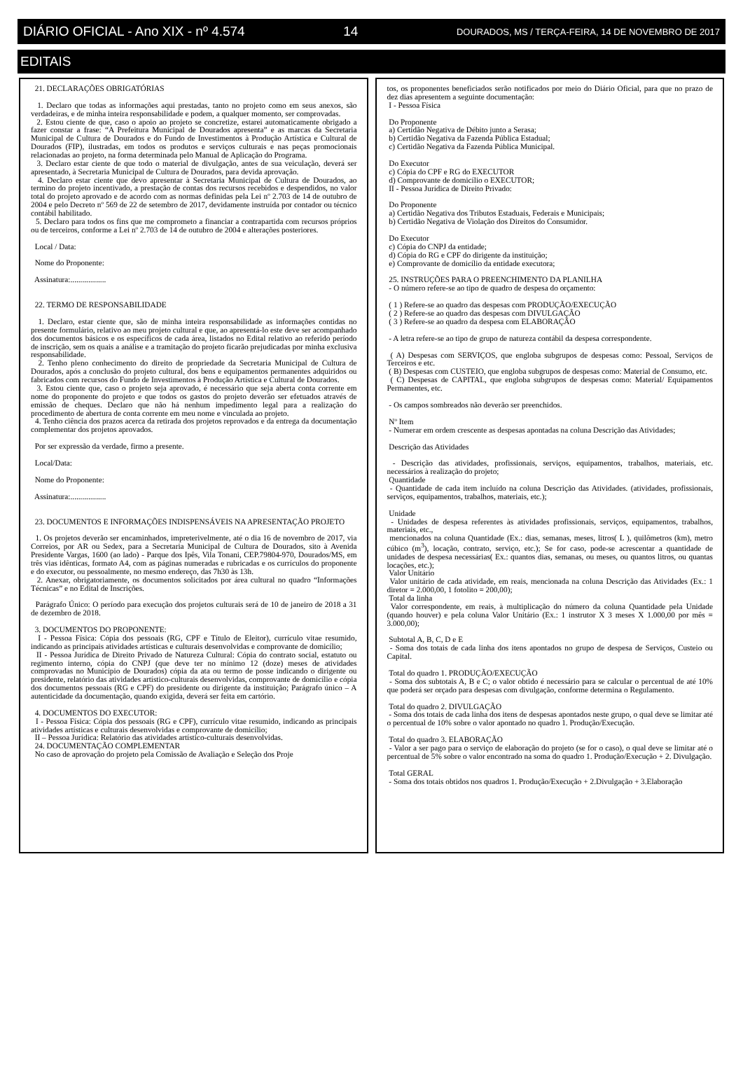DIÁRIO OFICIAL - Ano XIX - nº 4.574 14 DOURADOS, MS / TERÇA-FEIRA, 14 DE NOVEMBRO DE 2017
EDITAIS
21. DECLARAÇÕES OBRIGATÓRIAS
1. Declaro que todas as informações aqui prestadas, tanto no projeto como em seus anexos, são verdadeiras, e de minha inteira responsabilidade e podem, a qualquer momento, ser comprovadas.
2. Estou ciente de que, caso o apoio ao projeto se concretize, estarei automaticamente obrigado a fazer constar a frase: “A Prefeitura Municipal de Dourados apresenta” e as marcas da Secretaria Municipal de Cultura de Dourados e do Fundo de Investimentos à Produção Artística e Cultural de Dourados (FIP), ilustradas, em todos os produtos e serviços culturais e nas peças promocionais relacionadas ao projeto, na forma determinada pelo Manual de Aplicação do Programa.
3. Declaro estar ciente de que todo o material de divulgação, antes de sua veiculação, deverá ser apresentado, à Secretaria Municipal de Cultura de Dourados, para devida aprovação.
4. Declaro estar ciente que devo apresentar à Secretaria Municipal de Cultura de Dourados, ao termino do projeto incentivado, a prestação de contas dos recursos recebidos e despendidos, no valor total do projeto aprovado e de acordo com as normas definidas pela Lei nº 2.703 de 14 de outubro de 2004 e pelo Decreto nº 569 de 22 de setembro de 2017, devidamente instruída por contador ou técnico contábil habilitado.
5. Declaro para todos os fins que me comprometo a financiar a contrapartida com recursos próprios ou de terceiros, conforme a Lei nº 2.703 de 14 de outubro de 2004 e alterações posteriores.
Local / Data:
Nome do Proponente:
Assinatura:..................
22. TERMO DE RESPONSABILIDADE
1. Declaro, estar ciente que, são de minha inteira responsabilidade as informações contidas no presente formulário, relativo ao meu projeto cultural e que, ao apresentá-lo este deve ser acompanhado dos documentos básicos e os específicos de cada área, listados no Edital relativo ao referido período de inscrição, sem os quais a análise e a tramitação do projeto ficarão prejudicadas por minha exclusiva responsabilidade.
2. Tenho pleno conhecimento do direito de propriedade da Secretaria Municipal de Cultura de Dourados, após a conclusão do projeto cultural, dos bens e equipamentos permanentes adquiridos ou fabricados com recursos do Fundo de Investimentos à Produção Artística e Cultural de Dourados.
3. Estou ciente que, caso o projeto seja aprovado, é necessário que seja aberta conta corrente em nome do proponente do projeto e que todos os gastos do projeto deverão ser efetuados através de emissão de cheques. Declaro que não há nenhum impedimento legal para a realização do procedimento de abertura de conta corrente em meu nome e vinculada ao projeto.
4. Tenho ciência dos prazos acerca da retirada dos projetos reprovados e da entrega da documentação complementar dos projetos aprovados.
Por ser expressão da verdade, firmo a presente.
Local/Data:
Nome do Proponente:
Assinatura:..................
23. DOCUMENTOS E INFORMAÇÕES INDISPENSÁVEIS NA APRESENTAÇÃO PROJETO
1. Os projetos deverão ser encaminhados, impreterivelmente, até o dia 16 de novembro de 2017, via Correios, por AR ou Sedex, para a Secretaria Municipal de Cultura de Dourados, sito à Avenida Presidente Vargas, 1600 (ao lado) - Parque dos Ipês, Vila Tonani, CEP.79804-970, Dourados/MS, em três vias idênticas, formato A4, com as páginas numeradas e rubricadas e os currículos do proponente e do executor, ou pessoalmente, no mesmo endereço, das 7h30 às 13h.
2. Anexar, obrigatoriamente, os documentos solicitados por área cultural no quadro “Informações Técnicas” e no Edital de Inscrições.
Parágrafo Único: O período para execução dos projetos culturais será de 10 de janeiro de 2018 a 31 de dezembro de 2018.
3. DOCUMENTOS DO PROPONENTE:
I - Pessoa Física: Cópia dos pessoais (RG, CPF e Título de Eleitor), currículo vitae resumido, indicando as principais atividades artísticas e culturais desenvolvidas e comprovante de domicílio;
II - Pessoa Jurídica de Direito Privado de Natureza Cultural: Cópia do contrato social, estatuto ou regimento interno, cópia do CNPJ (que deve ter no mínimo 12 (doze) meses de atividades comprovadas no Município de Dourados) cópia da ata ou termo de posse indicando o dirigente ou presidente, relatório das atividades artístico-culturais desenvolvidas, comprovante de domicílio e cópia dos documentos pessoais (RG e CPF) do presidente ou dirigente da instituição; Parágrafo único – A autenticidade da documentação, quando exigida, deverá ser feita em cartório.
4. DOCUMENTOS DO EXECUTOR:
I - Pessoa Física: Cópia dos pessoais (RG e CPF), currículo vitae resumido, indicando as principais atividades artísticas e culturais desenvolvidas e comprovante de domicílio;
II – Pessoa Jurídica: Relatório das atividades artístico-culturais desenvolvidas.
24. DOCUMENTAÇÃO COMPLEMENTAR
No caso de aprovação do projeto pela Comissão de Avaliação e Seleção dos Proje
tos, os proponentes beneficiados serão notificados por meio do Diário Oficial, para que no prazo de dez dias apresentem a seguinte documentação:
I - Pessoa Física
Do Proponente
a) Certidão Negativa de Débito junto a Serasa;
b) Certidão Negativa da Fazenda Pública Estadual;
c) Certidão Negativa da Fazenda Pública Municipal.
Do Executor
c) Cópia do CPF e RG do EXECUTOR
d) Comprovante de domicílio o EXECUTOR;
II - Pessoa Jurídica de Direito Privado:
Do Proponente
a) Certidão Negativa dos Tributos Estaduais, Federais e Municipais;
b) Certidão Negativa de Violação dos Direitos do Consumidor.
Do Executor
c) Cópia do CNPJ da entidade;
d) Cópia do RG e CPF do dirigente da instituição;
e) Comprovante de domicílio da entidade executora;
25. INSTRUÇÕES PARA O PREENCHIMENTO DA PLANILHA
- O número refere-se ao tipo de quadro de despesa do orçamento:
( 1 ) Refere-se ao quadro das despesas com PRODUÇÃO/EXECUÇÃO
( 2 ) Refere-se ao quadro das despesas com DIVULGAÇÃO
( 3 ) Refere-se ao quadro da despesa com ELABORAÇÃO
- A letra refere-se ao tipo de grupo de natureza contábil da despesa correspondente.
( A) Despesas com SERVIÇOS, que engloba subgrupos de despesas como: Pessoal, Serviços de Terceiros e etc.
( B) Despesas com CUSTEIO, que engloba subgrupos de despesas como: Material de Consumo, etc.
( C) Despesas de CAPITAL, que engloba subgrupos de despesas como: Material/ Equipamentos Permanentes, etc.
- Os campos sombreados não deverão ser preenchidos.
Nº Item
- Numerar em ordem crescente as despesas apontadas na coluna Descrição das Atividades;
Descrição das Atividades
- Descrição das atividades, profissionais, serviços, equipamentos, trabalhos, materiais, etc. necessários à realização do projeto;
Quantidade
- Quantidade de cada item incluído na coluna Descrição das Atividades. (atividades, profissionais, serviços, equipamentos, trabalhos, materiais, etc.);
Unidade
- Unidades de despesa referentes às atividades profissionais, serviços, equipamentos, trabalhos, materiais, etc.,
mencionados na coluna Quantidade (Ex.: dias, semanas, meses, litros( L ), quilômetros (km), metro cúbico (m<sup>3</sup>), locação, contrato, serviço, etc.); Se for caso, pode-se acrescentar a quantidade de unidades de despesa necessárias( Ex.: quantos dias, semanas, ou meses, ou quantos litros, ou quantas locações, etc.);
Valor Unitário
Valor unitário de cada atividade, em reais, mencionada na coluna Descrição das Atividades (Ex.: 1 diretor = 2.000,00, 1 fotolito = 200,00);
Total da linha
Valor correspondente, em reais, à multiplicação do número da coluna Quantidade pela Unidade (quando houver) e pela coluna Valor Unitário (Ex.: 1 instrutor X 3 meses X 1.000,00 por mês = 3.000,00);
Subtotal A, B, C, D e E
- Soma dos totais de cada linha dos itens apontados no grupo de despesa de Serviços, Custeio ou Capital.
Total do quadro 1. PRODUÇÃO/EXECUÇÃO
- Soma dos subtotais A, B e C; o valor obtido é necessário para se calcular o percentual de até 10% que poderá ser orçado para despesas com divulgação, conforme determina o Regulamento.
Total do quadro 2. DIVULGAÇÃO
- Soma dos totais de cada linha dos itens de despesas apontados neste grupo, o qual deve se limitar até o percentual de 10% sobre o valor apontado no quadro 1. Produção/Execução.
Total do quadro 3. ELABORAÇÃO
- Valor a ser pago para o serviço de elaboração do projeto (se for o caso), o qual deve se limitar até o percentual de 5% sobre o valor encontrado na soma do quadro 1. Produção/Execução + 2. Divulgação.
Total GERAL
- Soma dos totais obtidos nos quadros 1. Produção/Execução + 2.Divulgação + 3.Elaboração